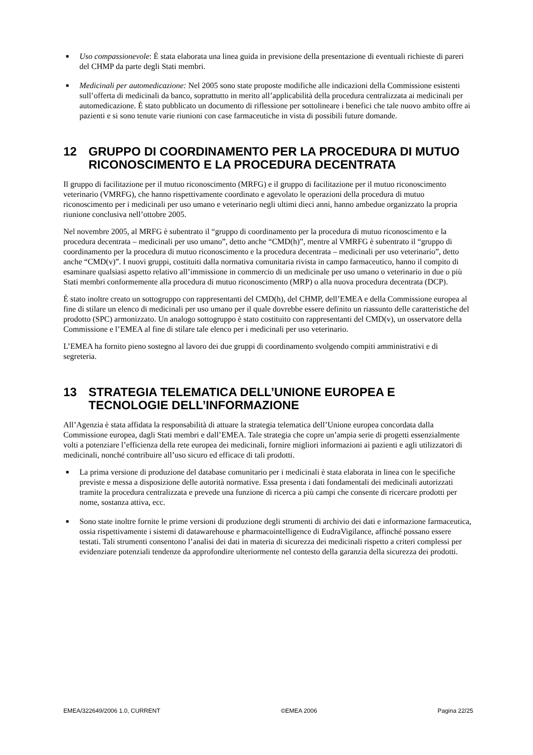■ Uso compassionevole: È stata elaborata una linea guida in previsione della presentazione di eventuali richieste di pareri del CHMP da parte degli Stati membri.
■ Medicinali per automedicazione: Nel 2005 sono state proposte modifiche alle indicazioni della Commissione esistenti sull’offerta di medicinali da banco, soprattutto in merito all’applicabilità della procedura centralizzata ai medicinali per automedicazione. È stato pubblicato un documento di riflessione per sottolineare i benefici che tale nuovo ambito offre ai pazienti e si sono tenute varie riunioni con case farmaceutiche in vista di possibili future domande.
12 GRUPPO DI COORDINAMENTO PER LA PROCEDURA DI MUTUO RICONOSCIMENTO E LA PROCEDURA DECENTRATA
Il gruppo di facilitazione per il mutuo riconoscimento (MRFG) e il gruppo di facilitazione per il mutuo riconoscimento veterinario (VMRFG), che hanno rispettivamente coordinato e agevolato le operazioni della procedura di mutuo riconoscimento per i medicinali per uso umano e veterinario negli ultimi dieci anni, hanno ambedue organizzato la propria riunione conclusiva nell’ottobre 2005.
Nel novembre 2005, al MRFG è subentrato il “gruppo di coordinamento per la procedura di mutuo riconoscimento e la procedura decentrata – medicinali per uso umano”, detto anche “CMD(h)”, mentre al VMRFG è subentrato il “gruppo di coordinamento per la procedura di mutuo riconoscimento e la procedura decentrata – medicinali per uso veterinario”, detto anche “CMD(v)”. I nuovi gruppi, costituiti dalla normativa comunitaria rivista in campo farmaceutico, hanno il compito di esaminare qualsiasi aspetto relativo all’immissione in commercio di un medicinale per uso umano o veterinario in due o più Stati membri conformemente alla procedura di mutuo riconoscimento (MRP) o alla nuova procedura decentrata (DCP).
È stato inoltre creato un sottogruppo con rappresentanti del CMD(h), del CHMP, dell’EMEA e della Commissione europea al fine di stilare un elenco di medicinali per uso umano per il quale dovrebbe essere definito un riassunto delle caratteristiche del prodotto (SPC) armonizzato. Un analogo sottogruppo è stato costituito con rappresentanti del CMD(v), un osservatore della Commissione e l’EMEA al fine di stilare tale elenco per i medicinali per uso veterinario.
L’EMEA ha fornito pieno sostegno al lavoro dei due gruppi di coordinamento svolgendo compiti amministrativi e di segreteria.
13 STRATEGIA TELEMATICA DELL’UNIONE EUROPEA E TECNOLOGIE DELL’INFORMAZIONE
All’Agenzia è stata affidata la responsabilità di attuare la strategia telematica dell’Unione europea concordata dalla Commissione europea, dagli Stati membri e dall’EMEA. Tale strategia che copre un’ampia serie di progetti essenzialmente volti a potenziare l’efficienza della rete europea dei medicinali, fornire migliori informazioni ai pazienti e agli utilizzatori di medicinali, nonché contribuire all’uso sicuro ed efficace di tali prodotti.
■ La prima versione di produzione del database comunitario per i medicinali è stata elaborata in linea con le specifiche previste e messa a disposizione delle autorità normative. Essa presenta i dati fondamentali dei medicinali autorizzati tramite la procedura centralizzata e prevede una funzione di ricerca a più campi che consente di ricercare prodotti per nome, sostanza attiva, ecc.
■ Sono state inoltre fornite le prime versioni di produzione degli strumenti di archivio dei dati e informazione farmaceutica, ossia rispettivamente i sistemi di datawarehouse e pharmacointelligence di EudraVigilance, affinché possano essere testati. Tali strumenti consentono l’analisi dei dati in materia di sicurezza dei medicinali rispetto a criteri complessi per evidenziare potenziali tendenze da approfondire ulteriormente nel contesto della garanzia della sicurezza dei prodotti.
EMEA/322649/2006 1.0, CURRENT ©EMEA 2006 Pagina 22/25